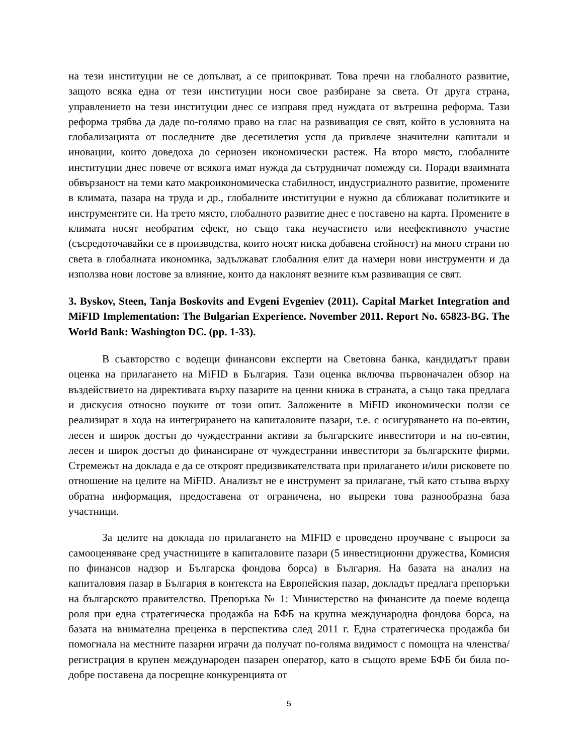на тези институции не се допълват, а се припокриват. Това пречи на глобалното развитие, защото всяка една от тези институции носи свое разбиране за света. От друга страна, управлението на тези институции днес се изправя пред нуждата от вътрешна реформа. Тази реформа трябва да даде по-голямо право на глас на развиващия се свят, който в условията на глобализацията от последните две десетилетия успя да привлече значителни капитали и иновации, които доведоха до сериозен икономически растеж. На второ място, глобалните институции днес повече от всякога имат нужда да сътрудничат помежду си. Поради взаимната обвързаност на теми като макроикономическа стабилност, индустриалното развитие, промените в климата, пазара на труда и др., глобалните институции е нужно да сближават политиките и инструментите си. На трето място, глобалното развитие днес е поставено на карта. Промените в климата носят необратим ефект, но също така неучастието или неефективното участие (съсредоточавайки се в производства, които носят ниска добавена стойност) на много страни по света в глобалната икономика, задължават глобалния елит да намери нови инструменти и да използва нови лостове за влияние, които да наклонят везните към развиващия се свят.
3. Byskov, Steen, Tanja Boskovits and Evgeni Evgeniev (2011). Capital Market Integration and MiFID Implementation: The Bulgarian Experience. November 2011. Report No. 65823-BG. The World Bank: Washington DC. (pp. 1-33).
В съавторство с водещи финансови експерти на Световна банка, кандидатът прави оценка на прилагането на MiFID в България. Тази оценка включва първоначален обзор на въздействието на директивата върху пазарите на ценни книжа в страната, а също така предлага и дискусия относно поуките от този опит. Заложените в MiFID икономически ползи се реализират в хода на интегрирането на капиталовите пазари, т.е. с осигуряването на по-евтин, лесен и широк достъп до чуждестранни активи за българските инвеститори и на по-евтин, лесен и широк достъп до финансиране от чуждестранни инвеститори за българските фирми. Стремежът на доклада е да се откроят предизвикателствата при прилагането и/или рисковете по отношение на целите на MiFID. Анализът не е инструмент за прилагане, тъй като стъпва върху обратна информация, предоставена от ограничена, но въпреки това разнообразна база участници.
За целите на доклада по прилагането на MIFID е проведено проучване с въпроси за самооценяване сред участниците в капиталовите пазари (5 инвестиционни дружества, Комисия по финансов надзор и Българска фондова борса) в България. На базата на анализ на капиталовия пазар в България в контекста на Европейския пазар, докладът предлага препоръки на българското правителство. Препоръка № 1: Министерство на финансите да поеме водеща роля при една стратегическа продажба на БФБ на крупна международна фондова борса, на базата на внимателна преценка в перспектива след 2011 г. Една стратегическа продажба би помогнала на местните пазарни играчи да получат по-голяма видимост с помощта на членства/регистрация в крупен международен пазарен оператор, като в същото време БФБ би била по-добре поставена да посрещне конкуренцията от
5